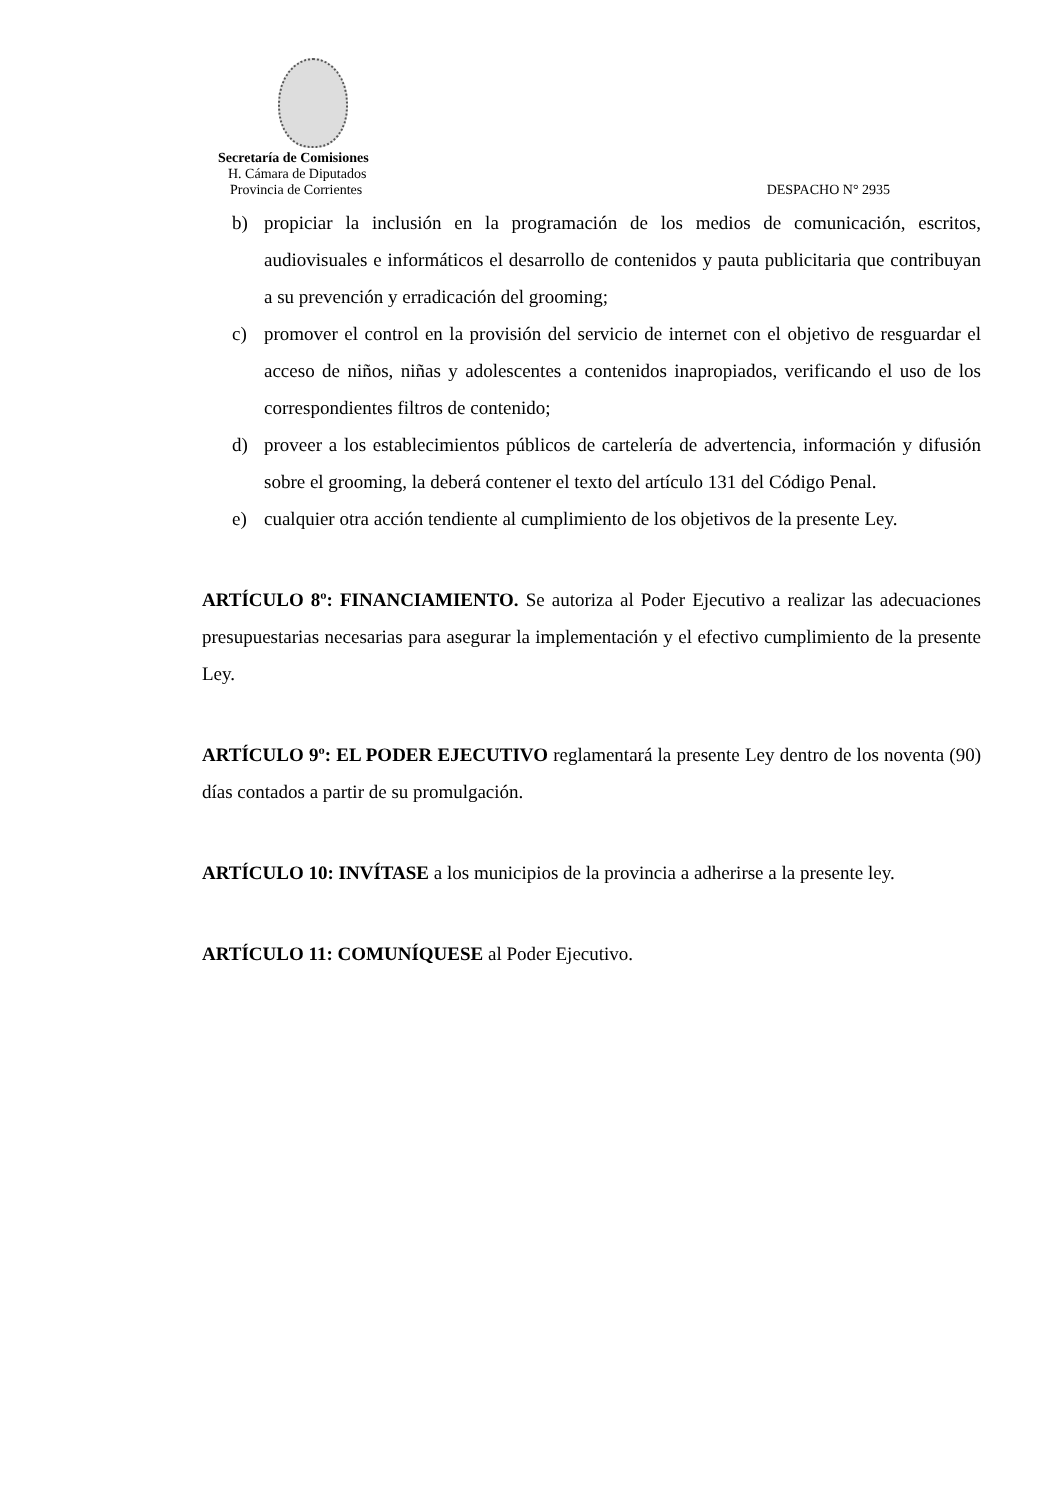Secretaría de Comisiones
H. Cámara de Diputados
Provincia de Corrientes DESPACHO N° 2935
b) propiciar la inclusión en la programación de los medios de comunicación, escritos, audiovisuales e informáticos el desarrollo de contenidos y pauta publicitaria que contribuyan a su prevención y erradicación del grooming;
c) promover el control en la provisión del servicio de internet con el objetivo de resguardar el acceso de niños, niñas y adolescentes a contenidos inapropiados, verificando el uso de los correspondientes filtros de contenido;
d) proveer a los establecimientos públicos de cartelería de advertencia, información y difusión sobre el grooming, la deberá contener el texto del artículo 131 del Código Penal.
e) cualquier otra acción tendiente al cumplimiento de los objetivos de la presente Ley.
ARTÍCULO 8º: FINANCIAMIENTO. Se autoriza al Poder Ejecutivo a realizar las adecuaciones presupuestarias necesarias para asegurar la implementación y el efectivo cumplimiento de la presente Ley.
ARTÍCULO 9º: EL PODER EJECUTIVO reglamentará la presente Ley dentro de los noventa (90) días contados a partir de su promulgación.
ARTÍCULO 10: INVÍTASE a los municipios de la provincia a adherirse a la presente ley.
ARTÍCULO 11: COMUNÍQUESE al Poder Ejecutivo.